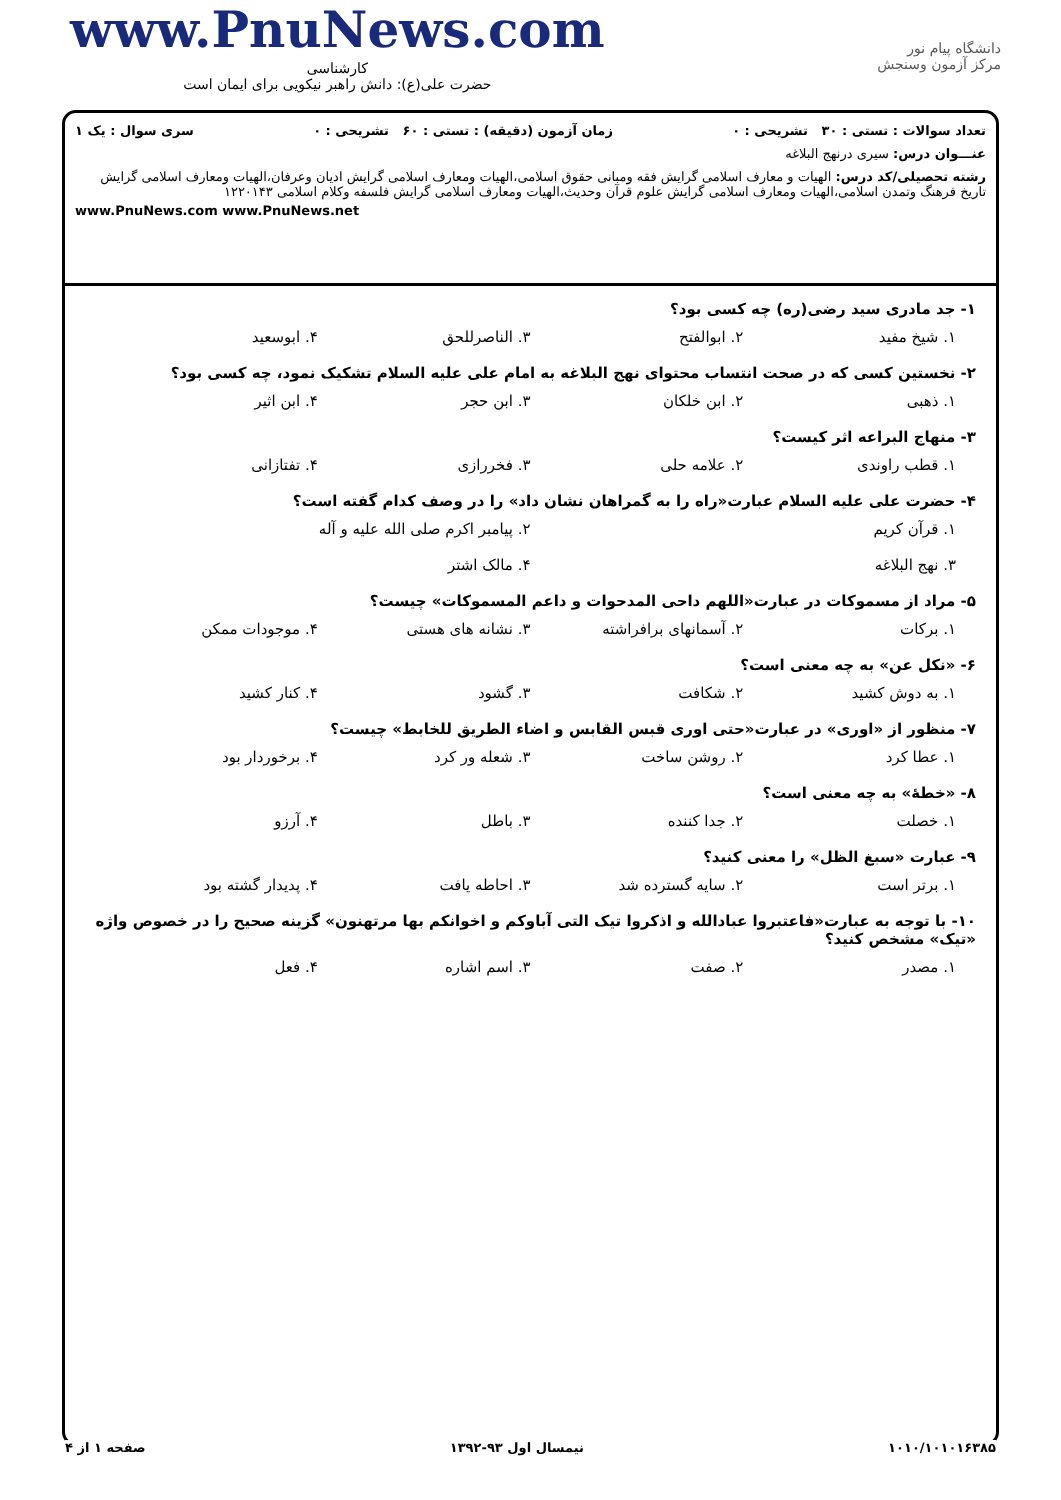www.PnuNews.com
کارشناسی
حضرت علی(ع): دانش راهبر نیکویی برای ایمان است
دانشگاه پیام نور
مرکز آزمون وسنجش
تعداد سوالات : تستی : ۳۰ تشریحی : ۰ زمان آزمون (دقیقه) : تستی : ۶۰ تشریحی : ۰ سری سوال : یک ۱
عنـــوان درس: سیری درنهج البلاغه
رشته تحصیلی/کد درس: الهیات و معارف اسلامی گرایش فقه ومبانی حقوق اسلامی،الهیات ومعارف اسلامی گرایش ادیان وعرفان،الهیات ومعارف اسلامی گرایش تاریخ فرهنگ وتمدن اسلامی،الهیات ومعارف اسلامی گرایش علوم قرآن وحدیث،الهیات ومعارف اسلامی گرایش فلسفه وکلام اسلامی ۱۲۲۰۱۴۳
www.PnuNews.com www.PnuNews.net
۱- جد مادری سید رضی(ره) چه کسی بود؟
۱. شیخ مفید ۲. ابوالفتح ۳. الناصرللحق ۴. ابوسعید
۲- نخستین کسی که در صحت انتساب محتوای نهج البلاغه به امام علی علیه السلام تشکیک نمود، چه کسی بود؟
۱. ذهبی ۲. ابن خلکان ۳. ابن حجر ۴. ابن اثیر
۳- منهاج البراعه اثر کیست؟
۱. قطب راوندی ۲. علامه حلی ۳. فخررازی ۴. تفتازانی
۴- حضرت علی علیه السلام عبارت«راه را به گمراهان نشان داد» را در وصف کدام گفته است؟
۱. قرآن کریم ۲. پیامبر اکرم صلی الله علیه و آله
۳. نهج البلاغه ۴. مالک اشتر
۵- مراد از مسموکات در عبارت«اللهم داحی المدحوات و داعم المسموکات» چیست؟
۱. برکات ۲. آسمانهای برافراشته ۳. نشانه های هستی ۴. موجودات ممکن
۶- «نکل عن» به چه معنی است؟
۱. به دوش کشید ۲. شکافت ۳. گشود ۴. کنار کشید
۷- منظور از «اوری» در عبارت«حتی اوری قبس القابس و اضاء الطریق للخابط» چیست؟
۱. عطا کرد ۲. روشن ساخت ۳. شعله ور کرد ۴. برخوردار بود
۸- «خطهٔ» به چه معنی است؟
۱. خصلت ۲. جدا کننده ۳. باطل ۴. آرزو
۹- عبارت «سبغ الظل» را معنی کنید؟
۱. برتر است ۲. سایه گسترده شد ۳. احاطه یافت ۴. پدیدار گشته بود
۱۰- با توجه به عبارت«فاعتبروا عبادالله و اذکروا تیک التی آباوکم و اخوانکم بها مرتهنون» گزینه صحیح را در خصوص واژه «تیک» مشخص کنید؟
۱. مصدر ۲. صفت ۳. اسم اشاره ۴. فعل
۱۰۱۰/۱۰۱۰۱۶۳۸۵ نیمسال اول ۹۳-۱۳۹۲ صفحه ۱ از ۴